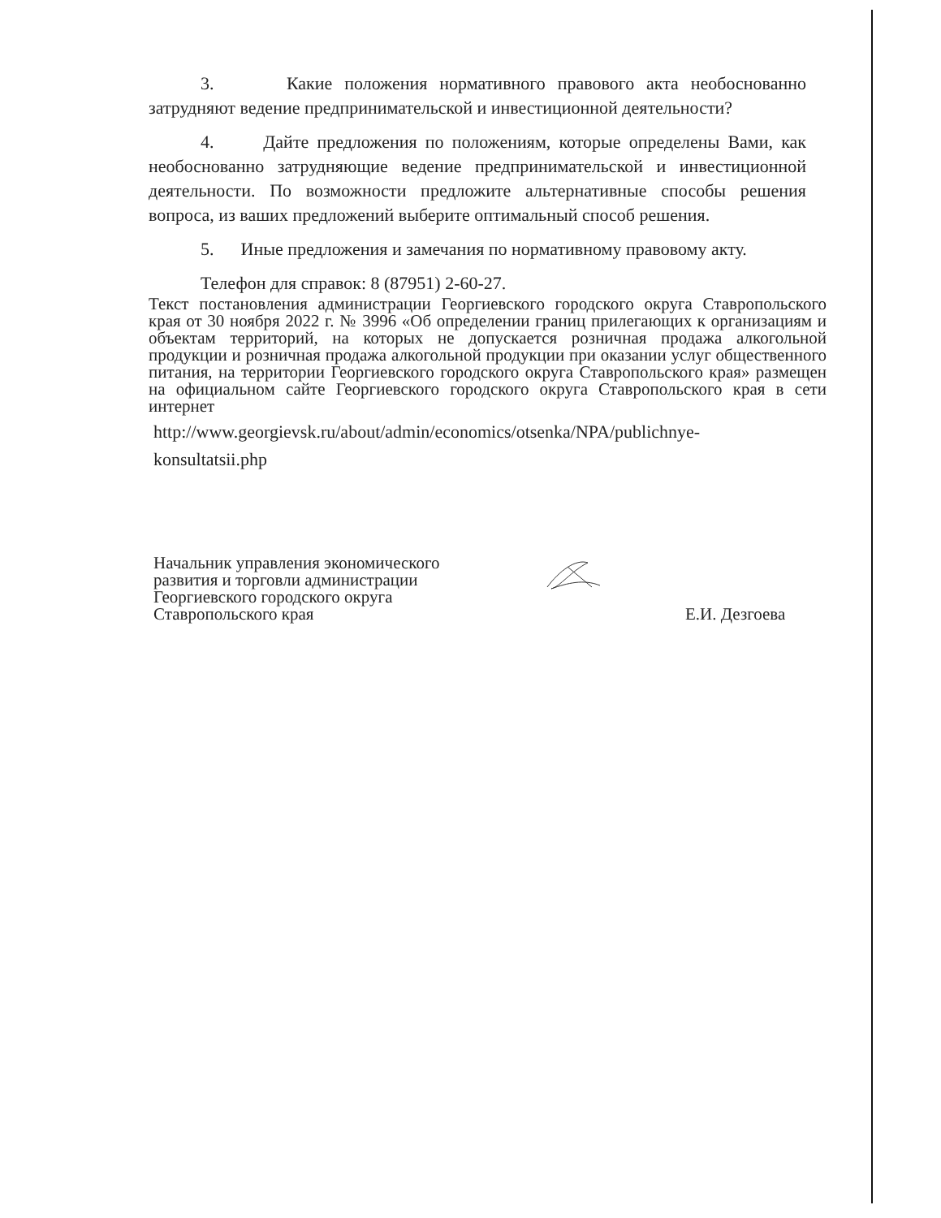3. Какие положения нормативного правового акта необоснованно затрудняют ведение предпринимательской и инвестиционной деятельности?
4. Дайте предложения по положениям, которые определены Вами, как необоснованно затрудняющие ведение предпринимательской и инвестиционной деятельности. По возможности предложите альтернативные способы решения вопроса, из ваших предложений выберите оптимальный способ решения.
5. Иные предложения и замечания по нормативному правовому акту.
Телефон для справок: 8 (87951) 2-60-27.
Текст постановления администрации Георгиевского городского округа Ставропольского края от 30 ноября 2022 г. № 3996 «Об определении границ прилегающих к организациям и объектам территорий, на которых не допускается розничная продажа алкогольной продукции и розничная продажа алкогольной продукции при оказании услуг общественного питания, на территории Георгиевского городского округа Ставропольского края» размещен на официальном сайте Георгиевского городского округа Ставропольского края в сети интернет
http://www.georgievsk.ru/about/admin/economics/otsenka/NPA/publichnye-konsultatsii.php
Начальник управления экономического
развития и торговли администрации
Георгиевского городского округа
Ставропольского края
Е.И. Дезгоева